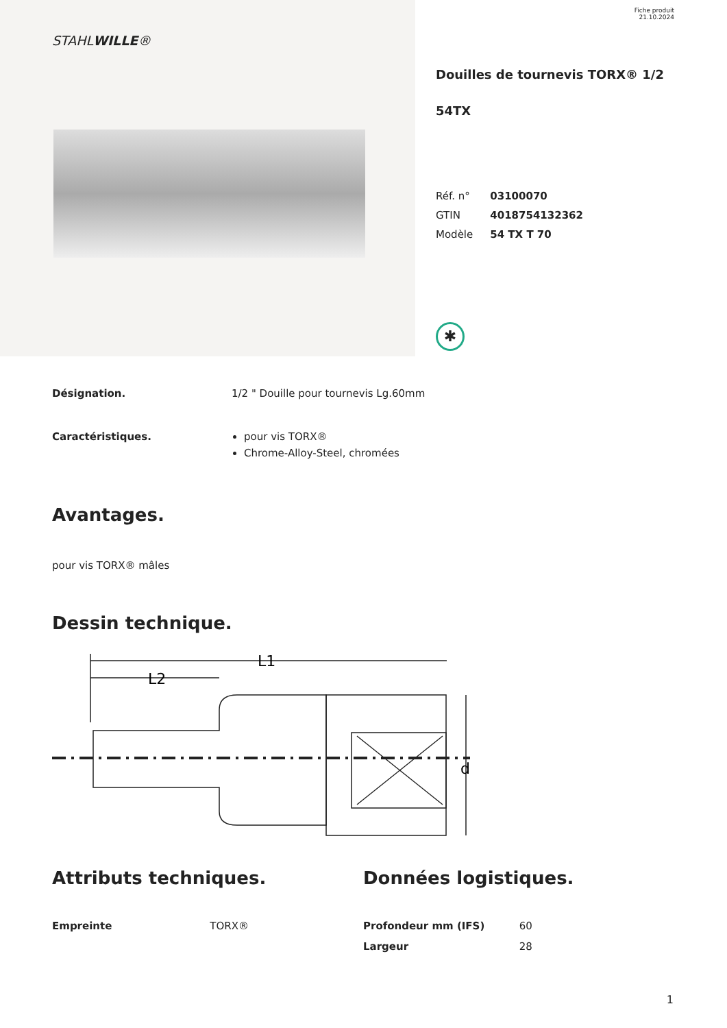STAHLWILLE®
Fiche produit
21.10.2024
Douilles de tournevis TORX® 1/2
54TX
| Réf. n° | 03100070 |
| GTIN | 4018754132362 |
| Modèle | 54 TX T 70 |
✱
Désignation. 1/2 " Douille pour tournevis Lg.60mm
Caractéristiques. pour vis TORX®
Chrome-Alloy-Steel, chromées
Avantages.
pour vis TORX® mâles
Dessin technique.
L1
L2
d
Attributs techniques.
| Empreinte | TORX® |
Données logistiques.
| Profondeur mm (IFS) | 60 |
| Largeur | 28 |
1